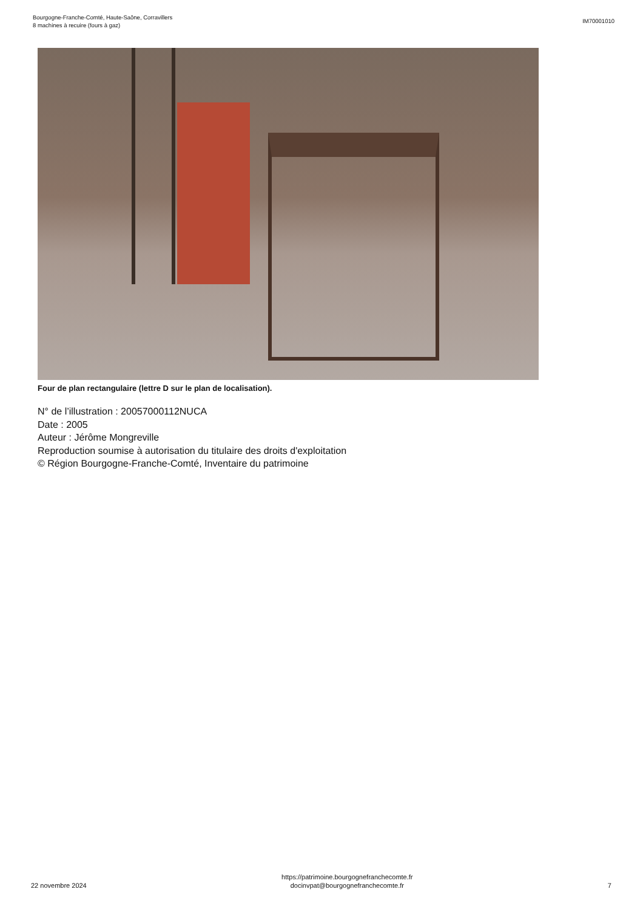Bourgogne-Franche-Comté, Haute-Saône, Corravillers
8 machines à recuire (fours à gaz)
IM70001010
Four de plan rectangulaire (lettre D sur le plan de localisation).
N° de l’illustration : 20057000112NUCA
Date : 2005
Auteur : Jérôme Mongreville
Reproduction soumise à autorisation du titulaire des droits d'exploitation
© Région Bourgogne-Franche-Comté, Inventaire du patrimoine
22 novembre 2024
https://patrimoine.bourgognefranchecomte.fr
docinvpat@bourgognefranchecomte.fr
7